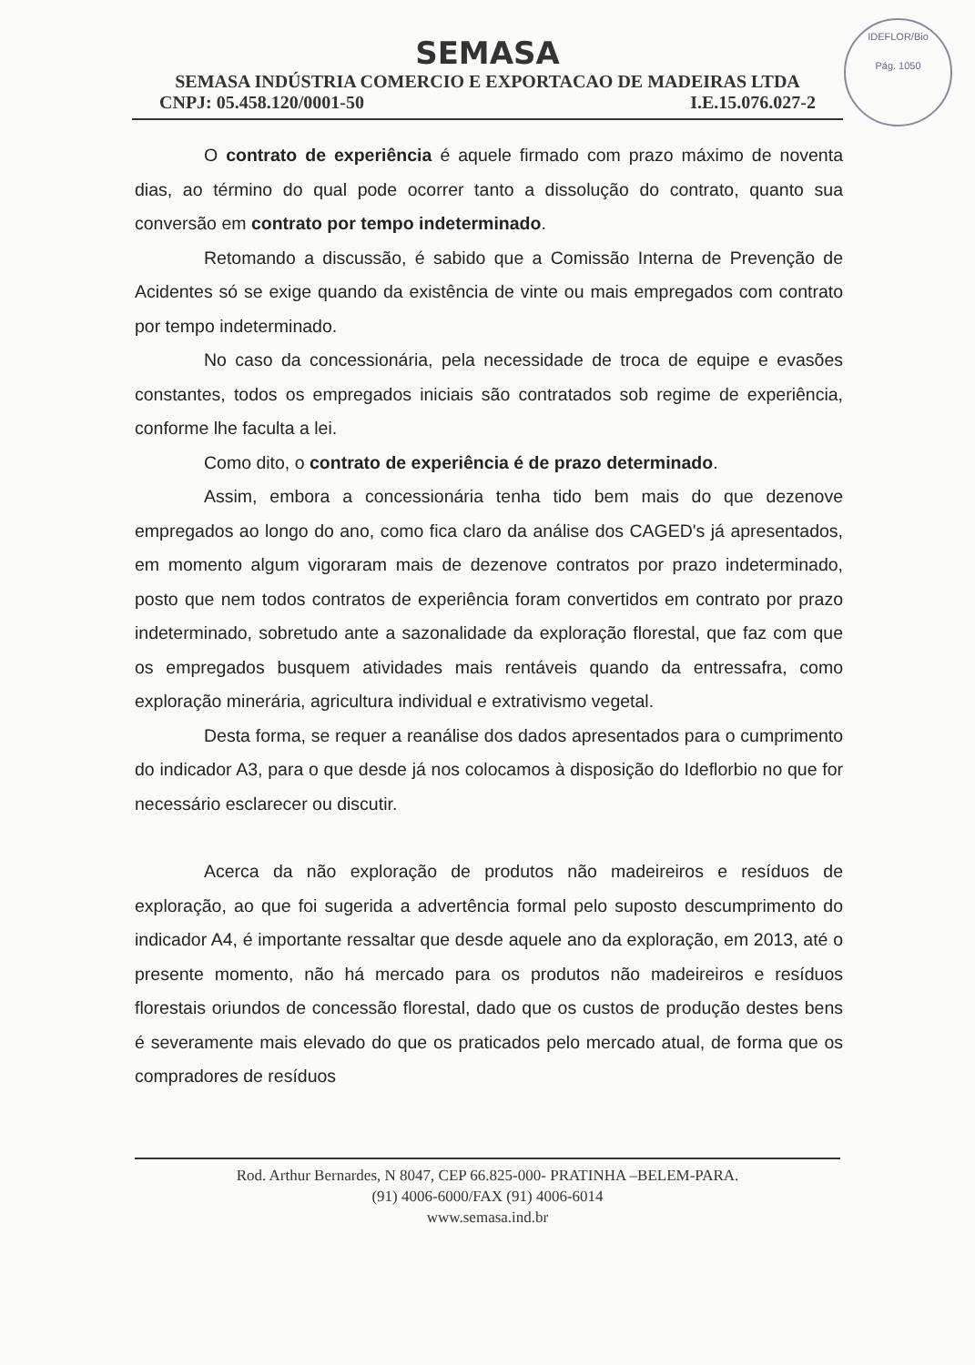IDEFLOR/Bio
Pág. 1050
SEMASA
SEMASA INDÚSTRIA COMERCIO E EXPORTACAO DE MADEIRAS LTDA
CNPJ: 05.458.120/0001-50 I.E.15.076.027-2
O contrato de experiência é aquele firmado com prazo máximo de noventa dias, ao término do qual pode ocorrer tanto a dissolução do contrato, quanto sua conversão em contrato por tempo indeterminado.
Retomando a discussão, é sabido que a Comissão Interna de Prevenção de Acidentes só se exige quando da existência de vinte ou mais empregados com contrato por tempo indeterminado.
No caso da concessionária, pela necessidade de troca de equipe e evasões constantes, todos os empregados iniciais são contratados sob regime de experiência, conforme lhe faculta a lei.
Como dito, o contrato de experiência é de prazo determinado.
Assim, embora a concessionária tenha tido bem mais do que dezenove empregados ao longo do ano, como fica claro da análise dos CAGED's já apresentados, em momento algum vigoraram mais de dezenove contratos por prazo indeterminado, posto que nem todos contratos de experiência foram convertidos em contrato por prazo indeterminado, sobretudo ante a sazonalidade da exploração florestal, que faz com que os empregados busquem atividades mais rentáveis quando da entressafra, como exploração minerária, agricultura individual e extrativismo vegetal.
Desta forma, se requer a reanálise dos dados apresentados para o cumprimento do indicador A3, para o que desde já nos colocamos à disposição do Ideflorbio no que for necessário esclarecer ou discutir.
Acerca da não exploração de produtos não madeireiros e resíduos de exploração, ao que foi sugerida a advertência formal pelo suposto descumprimento do indicador A4, é importante ressaltar que desde aquele ano da exploração, em 2013, até o presente momento, não há mercado para os produtos não madeireiros e resíduos florestais oriundos de concessão florestal, dado que os custos de produção destes bens é severamente mais elevado do que os praticados pelo mercado atual, de forma que os compradores de resíduos
Rod. Arthur Bernardes, N 8047, CEP 66.825-000- PRATINHA –BELEM-PARA.
(91) 4006-6000/FAX (91) 4006-6014
www.semasa.ind.br